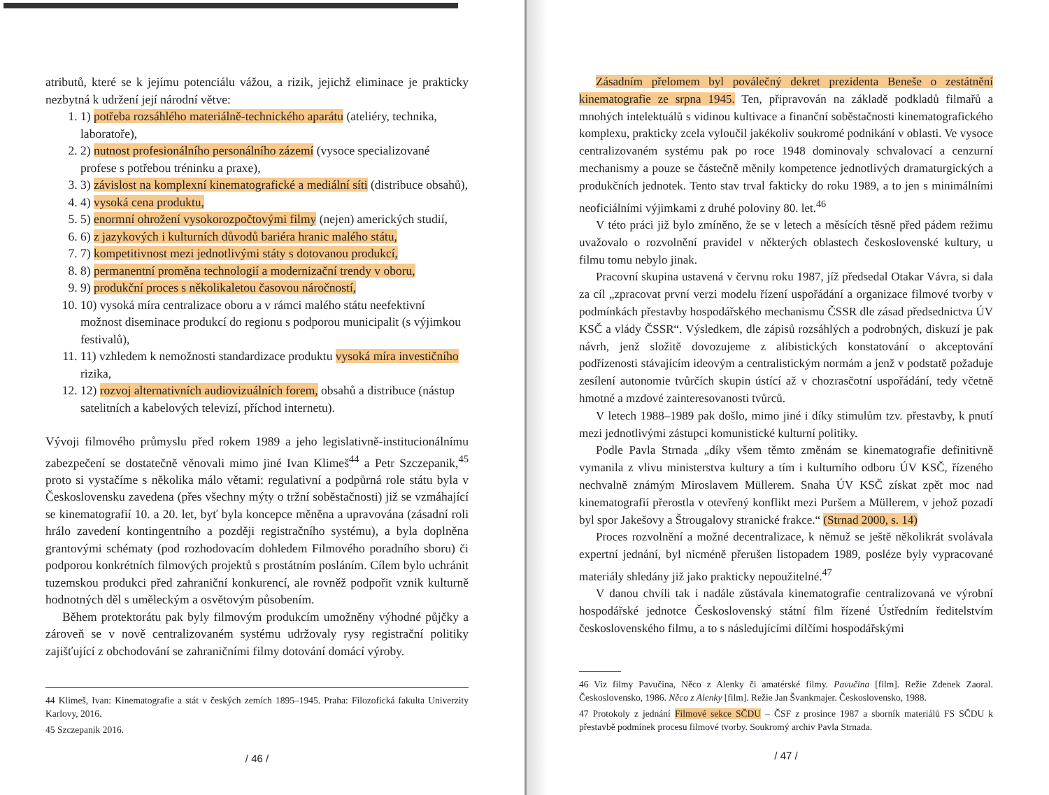atributů, které se k jejímu potenciálu vážou, a rizik, jejichž eliminace je prakticky nezbytná k udržení její národní větve:
1. 1) potřeba rozsáhlého materiálně-technického aparátu (ateliéry, technika, laboratoře),
2. 2) nutnost profesionálního personálního zázemí (vysoce specializované profese s potřebou tréninku a praxe),
3. 3) závislost na komplexní kinematografické a mediální síti (distribuce obsahů),
4. 4) vysoká cena produktu,
5. 5) enormní ohrožení vysokorozpočtovými filmy (nejen) amerických studií,
6. 6) z jazykových i kulturních důvodů bariéra hranic malého státu,
7. 7) kompetitivnost mezi jednotlivými státy s dotovanou produkcí,
8. 8) permanentní proměna technologií a modernizační trendy v oboru,
9. 9) produkční proces s několikaletou časovou náročností,
10. 10) vysoká míra centralizace oboru a v rámci malého státu neefektivní možnost diseminace produkcí do regionu s podporou municipalit (s výjimkou festivalů),
11. 11) vzhledem k nemožnosti standardizace produktu vysoká míra investičního rizika,
12. 12) rozvoj alternativních audiovizuálních forem, obsahů a distribuce (nástup satelitních a kabelových televizí, příchod internetu).
Vývoji filmového průmyslu před rokem 1989 a jeho legislativně-institucionálnímu zabezpečení se dostatečně věnovali mimo jiné Ivan Klimeš<sup>44</sup> a Petr Szczepanik,<sup>45</sup> proto si vystačíme s několika málo větami: regulativní a podpůrná role státu byla v Československu zavedena (přes všechny mýty o tržní soběstačnosti) již se vzmáhající se kinematografií 10. a 20. let, byť byla koncepce měněna a upravována (zásadní roli hrálo zavedení kontingentního a později registračního systému), a byla doplněna grantovými schématy (pod rozhodovacím dohledem Filmového poradního sboru) či podporou konkrétních filmových projektů s prostátním posláním. Cílem bylo uchránit tuzemskou produkci před zahraniční konkurencí, ale rovněž podpořit vznik kulturně hodnotných děl s uměleckým a osvětovým působením.
Během protektorátu pak byly filmovým produkcím umožněny výhodné půjčky a zároveň se v nově centralizovaném systému udržovaly rysy registrační politiky zajišťující z obchodování se zahraničními filmy dotování domácí výroby.
44 Klimeš, Ivan: Kinematografie a stát v českých zemích 1895–1945. Praha: Filozofická fakulta Univerzity Karlovy, 2016.
45 Szczepanik 2016.
/ 46 /
Zásadním přelomem byl poválečný dekret prezidenta Beneše o zestátnění kinematografie ze srpna 1945. Ten, připravován na základě podkladů filmařů a mnohých intelektuálů s vidinou kultivace a finanční soběstačnosti kinematografického komplexu, prakticky zcela vyloučil jakékoliv soukromé podnikání v oblasti. Ve vysoce centralizovaném systému pak po roce 1948 dominovaly schvalovací a cenzurní mechanismy a pouze se částečně měnily kompetence jednotlivých dramaturgických a produkčních jednotek. Tento stav trval fakticky do roku 1989, a to jen s minimálními neoficiálními výjimkami z druhé poloviny 80. let.<sup>46</sup>
V této práci již bylo zmíněno, že se v letech a měsících těsně před pádem režimu uvažovalo o rozvolnění pravidel v některých oblastech československé kultury, u filmu tomu nebylo jinak.
Pracovní skupina ustavená v červnu roku 1987, jíž předsedal Otakar Vávra, si dala za cíl „zpracovat první verzi modelu řízení uspořádání a organizace filmové tvorby v podmínkách přestavby hospodářského mechanismu ČSSR dle zásad předsednictva ÚV KSČ a vlády ČSSR“. Výsledkem, dle zápisů rozsáhlých a podrobných, diskuzí je pak návrh, jenž složitě dovozujeme z alibistických konstatování o akceptování podřízenosti stávajícím ideovým a centralistickým normám a jenž v podstatě požaduje zesílení autonomie tvůrčích skupin ústící až v chozrasčotní uspořádání, tedy včetně hmotné a mzdové zainteresovanosti tvůrců.
V letech 1988–1989 pak došlo, mimo jiné i díky stimulům tzv. přestavby, k pnutí mezi jednotlivými zástupci komunistické kulturní politiky.
Podle Pavla Strnada „díky všem těmto změnám se kinematografie definitivně vymanila z vlivu ministerstva kultury a tím i kulturního odboru ÚV KSČ, řízeného nechvalně známým Miroslavem Müllerem. Snaha ÚV KSČ získat zpět moc nad kinematografií přerostla v otevřený konflikt mezi Puršem a Müllerem, v jehož pozadí byl spor Jakešovy a Štrougalovy stranické frakce.“ (Strnad 2000, s. 14)
Proces rozvolnění a možné decentralizace, k němuž se ještě několikrát svolávala expertní jednání, byl nicméně přerušen listopadem 1989, posléze byly vypracované materiály shledány již jako prakticky nepoužitelné.<sup>47</sup>
V danou chvíli tak i nadále zůstávala kinematografie centralizovaná ve výrobní hospodářské jednotce Československý státní film řízené Ústředním ředitelstvím československého filmu, a to s následujícími dílčími hospodářskými
46 Viz filmy Pavučina, Něco z Alenky či amatérské filmy. Pavučina [film]. Režie Zdenek Zaoral. Československo, 1986. Něco z Alenky [film]. Režie Jan Švankmajer. Československo, 1988.
47 Protokoly z jednání Filmové sekce SČDU – ČSF z prosince 1987 a sborník materiálů FS SČDU k přestavbě podmínek procesu filmové tvorby. Soukromý archiv Pavla Strnada.
/ 47 /